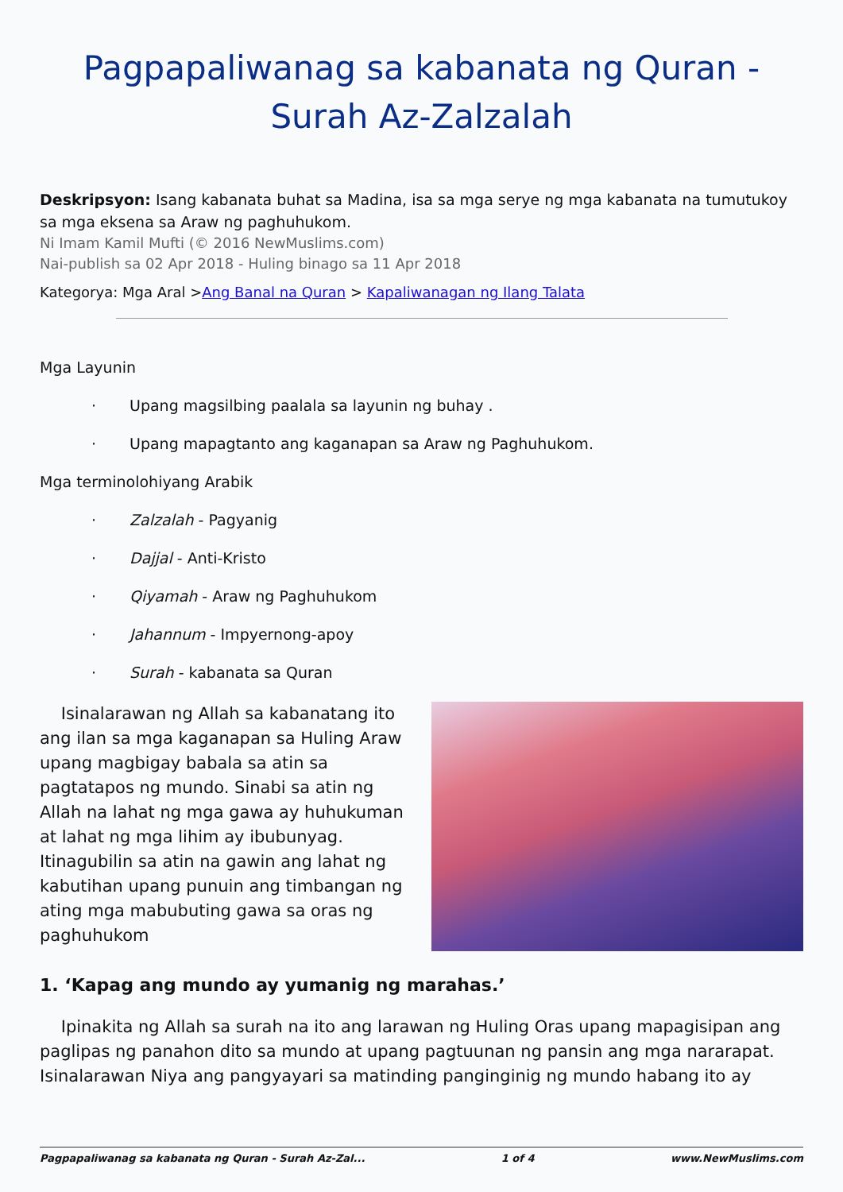Pagpapaliwanag sa kabanata ng Quran - Surah Az-Zalzalah
Deskripsyon: Isang kabanata buhat sa Madina, isa sa mga serye ng mga kabanata na tumutukoy sa mga eksena sa Araw ng paghuhukom.
Ni Imam Kamil Mufti (© 2016 NewMuslims.com)
Nai-publish sa 02 Apr 2018 - Huling binago sa 11 Apr 2018
Kategorya: Mga Aral >Ang Banal na Quran > Kapaliwanagan ng Ilang Talata
Mga Layunin
· Upang magsilbing paalala sa layunin ng buhay .
· Upang mapagtanto ang kaganapan sa Araw ng Paghuhukom.
Mga terminolohiyang Arabik
· Zalzalah - Pagyanig
· Dajjal - Anti-Kristo
· Qiyamah - Araw ng Paghuhukom
· Jahannum - Impyernong-apoy
· Surah - kabanata sa Quran
Isinalarawan ng Allah sa kabanatang ito ang ilan sa mga kaganapan sa Huling Araw upang magbigay babala sa atin sa pagtatapos ng mundo. Sinabi sa atin ng Allah na lahat ng mga gawa ay huhukuman at lahat ng mga lihim ay ibubunyag. Itinagubilin sa atin na gawin ang lahat ng kabutihan upang punuin ang timbangan ng ating mga mabubuting gawa sa oras ng paghuhukom
1. ‘Kapag ang mundo ay yumanig ng marahas.’
Ipinakita ng Allah sa surah na ito ang larawan ng Huling Oras upang mapagisipan ang paglipas ng panahon dito sa mundo at upang pagtuunan ng pansin ang mga nararapat. Isinalarawan Niya ang pangyayari sa matinding panginginig ng mundo habang ito ay
Pagpapaliwanag sa kabanata ng Quran - Surah Az-Zal... 1 of 4 www.NewMuslims.com